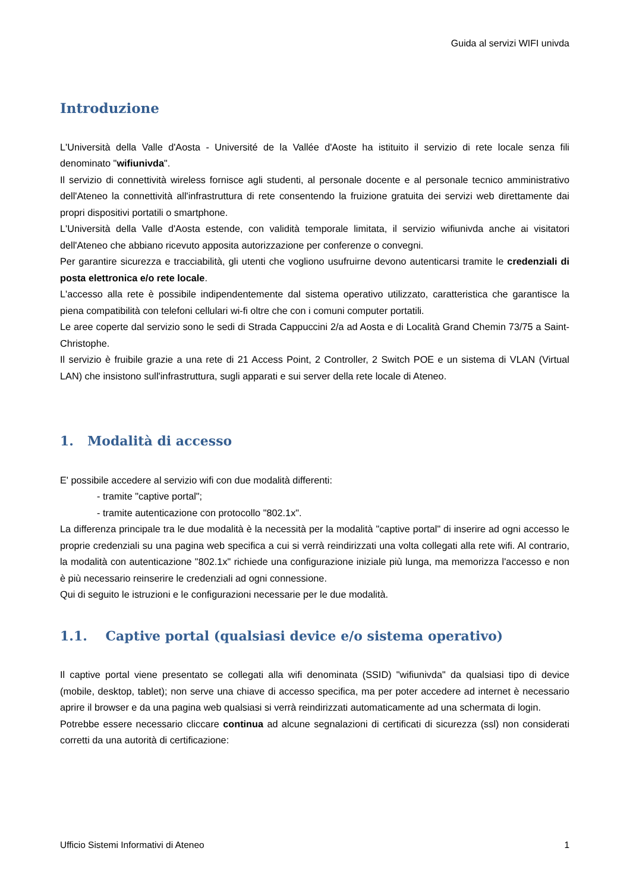Guida al servizi WIFI univda
Introduzione
L'Università della Valle d'Aosta - Université de la Vallée d'Aoste ha istituito il servizio di rete locale senza fili denominato "wifiunivda".
Il servizio di connettività wireless fornisce agli studenti, al personale docente e al personale tecnico amministrativo dell'Ateneo la connettività all'infrastruttura di rete consentendo la fruizione gratuita dei servizi web direttamente dai propri dispositivi portatili o smartphone.
L'Università della Valle d'Aosta estende, con validità temporale limitata, il servizio wifiunivda anche ai visitatori dell'Ateneo che abbiano ricevuto apposita autorizzazione per conferenze o convegni.
Per garantire sicurezza e tracciabilità, gli utenti che vogliono usufruirne devono autenticarsi tramite le credenziali di posta elettronica e/o rete locale.
L'accesso alla rete è possibile indipendentemente dal sistema operativo utilizzato, caratteristica che garantisce la piena compatibilità con telefoni cellulari wi-fi oltre che con i comuni computer portatili.
Le aree coperte dal servizio sono le sedi di Strada Cappuccini 2/a ad Aosta e di Località Grand Chemin 73/75 a Saint-Christophe.
Il servizio è fruibile grazie a una rete di 21 Access Point, 2 Controller, 2 Switch POE e un sistema di VLAN (Virtual LAN) che insistono sull'infrastruttura, sugli apparati e sui server della rete locale di Ateneo.
1. Modalità di accesso
E' possibile accedere al servizio wifi con due modalità differenti:
- tramite "captive portal";
- tramite autenticazione con protocollo "802.1x".
La differenza principale tra le due modalità è la necessità per la modalità "captive portal" di inserire ad ogni accesso le proprie credenziali su una pagina web specifica a cui si verrà reindirizzati una volta collegati alla rete wifi. Al contrario, la modalità con autenticazione "802.1x" richiede una configurazione iniziale più lunga, ma memorizza l'accesso e non è più necessario reinserire le credenziali ad ogni connessione.
Qui di seguito le istruzioni e le configurazioni necessarie per le due modalità.
1.1. Captive portal (qualsiasi device e/o sistema operativo)
Il captive portal viene presentato se collegati alla wifi denominata (SSID) "wifiunivda" da qualsiasi tipo di device (mobile, desktop, tablet); non serve una chiave di accesso specifica, ma per poter accedere ad internet è necessario aprire il browser e da una pagina web qualsiasi si verrà reindirizzati automaticamente ad una schermata di login.
Potrebbe essere necessario cliccare continua ad alcune segnalazioni di certificati di sicurezza (ssl) non considerati corretti da una autorità di certificazione:
Ufficio Sistemi Informativi di Ateneo 1